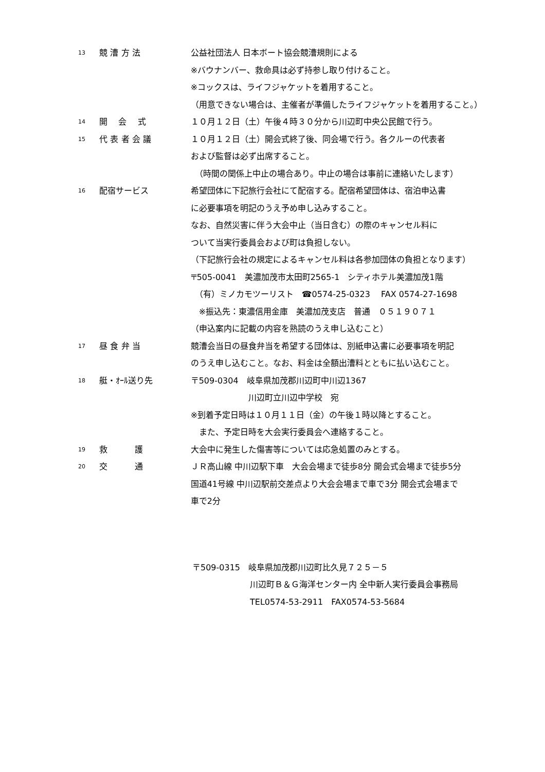13
競 漕 方 法 公益社団法人 日本ボート協会競漕規則による
※バウナンバー、救命具は必ず持参し取り付けること。
※コックスは、ライフジャケットを着用すること。
（用意できない場合は、主催者が準備したライフジャケットを着用すること。）
14
開　 会　 式 １０月１２日（土）午後４時３０分から川辺町中央公民館で行う。
15
代 表 者 会 議 １０月１２日（土）開会式終了後、同会場で行う。各クルーの代表者
および監督は必ず出席すること。
　（時間の関係上中止の場合あり。中止の場合は事前に連絡いたします）
16
配宿サービス 希望団体に下記旅行会社にて配宿する。配宿希望団体は、宿泊申込書
に必要事項を明記のうえ予め申し込みすること。
なお、自然災害に伴う大会中止（当日含む）の際のキャンセル料に
ついて当実行委員会および町は負担しない。
（下記旅行会社の規定によるキャンセル料は各参加団体の負担となります）
〒505-0041　美濃加茂市太田町2565-1　シティホテル美濃加茂1階
　（有）ミノカモツーリスト　☎0574-25-0323　 FAX 0574-27-1698
　※振込先：東濃信用金庫　美濃加茂支店　普通　０５１９０７１
（申込案内に記載の内容を熟読のうえ申し込むこと）
17
昼 食 弁 当 競漕会当日の昼食弁当を希望する団体は、別紙申込書に必要事項を明記
のうえ申し込むこと。なお、料金は全額出漕料とともに払い込むこと。
18
艇・ｵｰﾙ送り先 〒509-0304　岐阜県加茂郡川辺町中川辺1367
川辺町立川辺中学校　宛
※到着予定日時は１０月１１日（金）の午後１時以降とすること。
　また、予定日時を大会実行委員会へ連絡すること。
19
救　　　 護 大会中に発生した傷害等については応急処置のみとする。
20
交　　　 通 ＪＲ高山線 中川辺駅下車　大会会場まで徒歩8分 開会式会場まで徒歩5分
国道41号線 中川辺駅前交差点より大会会場まで車で3分 開会式会場まで
車で2分
〒509-0315　岐阜県加茂郡川辺町比久見７２５－５
川辺町Ｂ＆Ｇ海洋センター内 全中新人実行委員会事務局
TEL0574-53-2911　FAX0574-53-5684